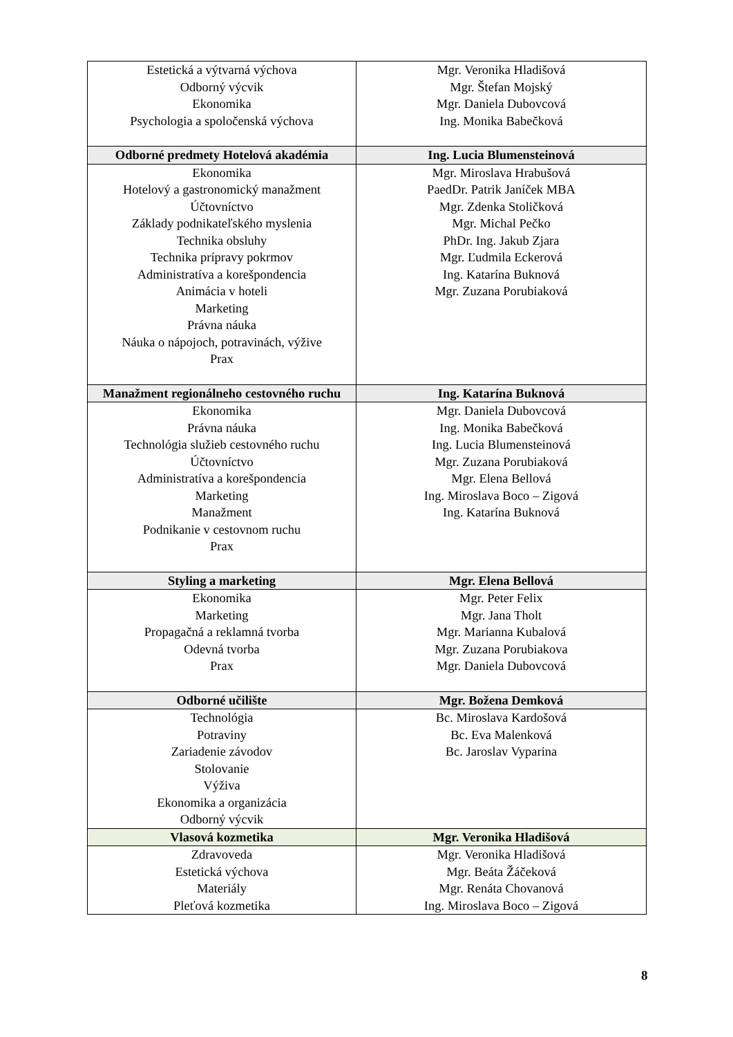| Estetická a výtvarná výchova Odborný výcvik Ekonomika Psychologia a spoločenská výchova | Mgr. Veronika Hladišová Mgr. Štefan Mojský Mgr. Daniela Dubovcová Ing. Monika Babečková |
| Odborné predmety Hotelová akadémia | Ing. Lucia Blumensteinová |
| Ekonomika Hotelový a gastronomický manažment Účtovníctvo Základy podnikateľského myslenia Technika obsluhy Technika prípravy pokrmov Administratíva a korešpondencia Animácia v hoteli Marketing Právna náuka Náuka o nápojoch, potravinách, výžive Prax | Mgr. Miroslava Hrabušová PaedDr. Patrik Janíček MBA Mgr. Zdenka Stoličková Mgr. Michal Pečko PhDr. Ing. Jakub Zjara Mgr. Ľudmila Eckerová Ing. Katarína Buknová Mgr. Zuzana Porubiaková |
| Manažment regionálneho cestovného ruchu | Ing. Katarína Buknová |
| Ekonomika Právna náuka Technológia služieb cestovného ruchu Účtovníctvo Administratíva a korešpondencia Marketing Manažment Podnikanie v cestovnom ruchu Prax | Mgr. Daniela Dubovcová Ing. Monika Babečková Ing. Lucia Blumensteinová Mgr. Zuzana Porubiaková Mgr. Elena Bellová Ing. Miroslava Boco – Zigová Ing. Katarína Buknová |
| Styling a marketing | Mgr. Elena Bellová |
| Ekonomika Marketing Propagačná a reklamná tvorba Odevná tvorba Prax | Mgr. Peter Felix Mgr. Jana Tholt Mgr. Marianna Kubalová Mgr. Zuzana Porubiakova Mgr. Daniela Dubovcová |
| Odborné učilište | Mgr. Božena Demková |
| Technológia Potraviny Zariadenie závodov Stolovanie Výživa Ekonomika a organizácia Odborný výcvik | Bc. Miroslava Kardošová Bc. Eva Malenková Bc. Jaroslav Vyparina |
| Vlasová kozmetika | Mgr. Veronika Hladišová |
| Zdravoveda Estetická výchova Materiály Pleťová kozmetika | Mgr. Veronika Hladišová Mgr. Beáta Žáčeková Mgr. Renáta Chovanová Ing. Miroslava Boco – Zigová |
8